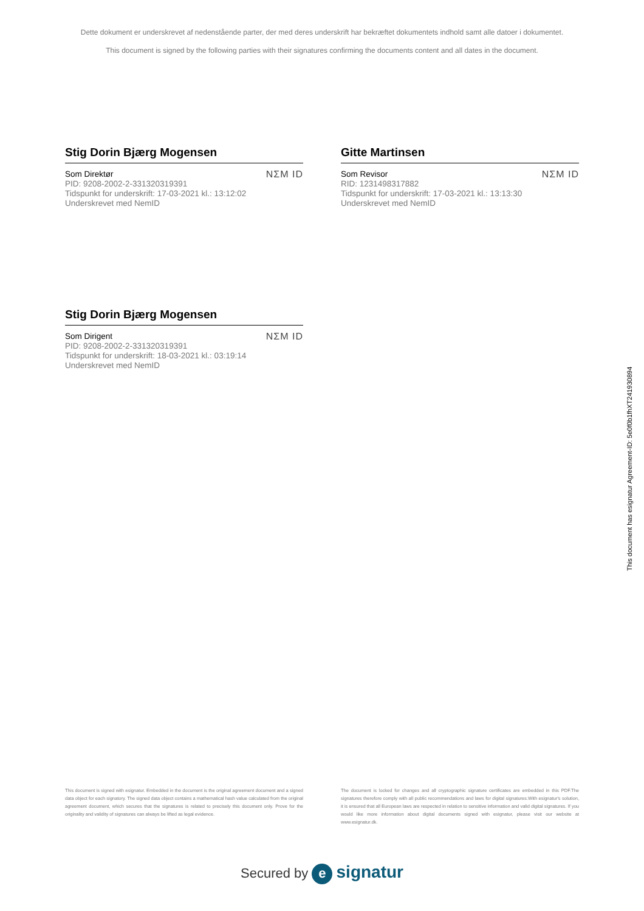Dette dokument er underskrevet af nedenstående parter, der med deres underskrift har bekræftet dokumentets indhold samt alle datoer i dokumentet.
This document is signed by the following parties with their signatures confirming the documents content and all dates in the document.
Stig Dorin Bjærg Mogensen
Som Direktør
PID: 9208-2002-2-331320319391
Tidspunkt for underskrift: 17-03-2021 kl.: 13:12:02
Underskrevet med NemID
NΣM ID
Gitte Martinsen
Som Revisor
RID: 1231498317882
Tidspunkt for underskrift: 17-03-2021 kl.: 13:13:30
Underskrevet med NemID
NΣM ID
Stig Dorin Bjærg Mogensen
Som Dirigent
PID: 9208-2002-2-331320319391
Tidspunkt for underskrift: 18-03-2021 kl.: 03:19:14
Underskrevet med NemID
NΣM ID
This document has esignatur Agreement-ID: 5e0f0b1fhXT241930894
This document is signed with esignatur. Embedded in the document is the original agreement document and a signed data object for each signatory. The signed data object contains a mathematical hash value calculated from the original agreement document, which secures that the signatures is related to precisely this document only. Prove for the originality and validity of signatures can always be lifted as legal evidence.
The document is locked for changes and all cryptographic signature certificates are embedded in this PDF.The signatures therefore comply with all public recommendations and laws for digital signatures.With esignatur's solution, it is ensured that all European laws are respected in relation to sensitive information and valid digital signatures. If you would like more information about digital documents signed with esignatur, please visit our website at www.esignatur.dk.
Secured by e signatur